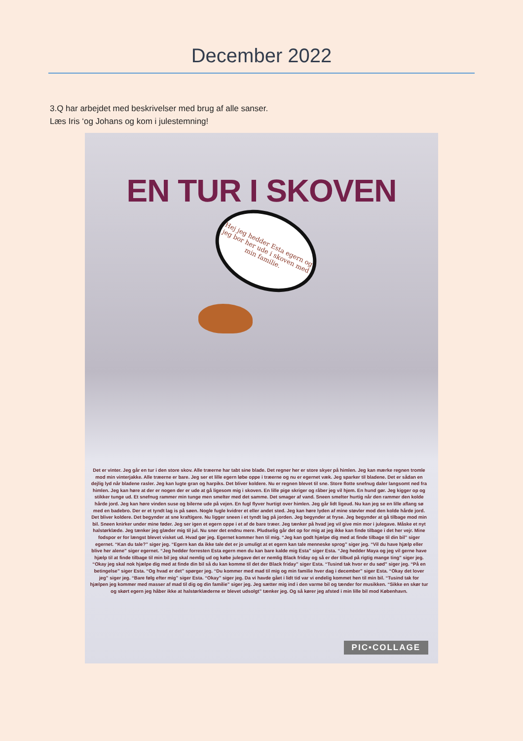December 2022
3.Q har arbejdet med beskrivelser med brug af alle sanser.
Læs Iris ‘og Johans og kom i julestemning!
EN TUR I SKOVEN
Hej jeg hedder Esta egern og jeg bor her ude i skoven med min familie.
Det er vinter. Jeg går en tur i den store skov. Alle træerne har tabt sine blade. Det regner her er store skyer på himlen. Jeg kan mærke regnen tromle mod min vinterjakke. Alle træerne er bare. Jeg ser et lille egern løbe oppe i træerne og nu er egernet væk. Jeg sparker til bladene. Det er sådan en dejlig lyd når bladene rasler. Jeg kan lugte gran og harpiks. Det bliver koldere. Nu er regnen blevet til sne. Store flotte snefnug daler langsomt ned fra himlen. Jeg kan høre at der er nogen der er ude at gå ligesom mig i skoven. En lille pige skriger og råber jeg vil hjem. En hund gør. Jeg kigger op og stikker tunge ud. Et snefnug rammer min tunge men smelter med det samme. Det smager af vand. Sneen smelter hurtig når den rammer den kolde hårde jord. Jeg kan høre vinden suse og bilerne ude på vejen. En fugl flyver hurtigt over himlen. Jeg går lidt ligeud. Nu kan jeg se en lille aflang sø med en badebro. Der er et tyndt lag is på søen. Nogle fugle kvidrer et eller andet sted. Jeg kan høre lyden af mine støvler mod den kolde hårde jord. Det bliver koldere. Det begynder at sne kraftigere. Nu ligger sneen i et tyndt lag på jorden. Jeg begynder at fryse. Jeg begynder at gå tilbage mod min bil. Sneen knirker under mine føder. Jeg ser igen et egern oppe i et af de bare træer. Jeg tænker på hvad jeg vil give min mor i julegave. Måske et nyt halstørklæde. Jeg tænker jeg glæder mig til jul. Nu sner det endnu mere. Pludselig går det op for mig at jeg ikke kan finde tilbage i det her vejr. Mine fodspor er for længst blevet visket ud. Hvad gør jeg. Egernet kommer hen til mig. “Jeg kan godt hjælpe dig med at finde tilbage til din bil” siger egernet. “Kan du tale?” siger jeg. “Egern kan da ikke tale det er jo umuligt at et egern kan tale menneske sprog” siger jeg. “Vil du have hjælp eller blive her alene” siger egernet. “Jeg hedder forresten Esta egern men du kan bare kalde mig Esta” siger Esta. “Jeg hedder Maya og jeg vil gerne have hjælp til at finde tilbage til min bil jeg skal nemlig ud og købe julegave det er nemlig Black friday og så er der tilbud på rigtig mange ting” siger jeg. “Okay jeg skal nok hjælpe dig med at finde din bil så du kan komme til det der Black friday” siger Esta. “Tusind tak hvor er du sød” siger jeg. “På en betingelse” siger Esta. “Og hvad er det” spørger jeg. “Du kommer med mad til mig og min familie hver dag i december” siger Esta. “Okay det lover jeg” siger jeg. “Bare følg efter mig” siger Esta. “Okay” siger jeg. Da vi havde gået i lidt tid var vi endelig kommet hen til min bil. “Tusind tak for hjælpen jeg kommer med masser af mad til dig og din familie” siger jeg. Jeg sætter mig ind i den varme bil og tænder for musikken. “Sikke en skør tur og skørt egern jeg håber ikke at halstørklæderne er blevet udsolgt” tænker jeg. Og så kører jeg afsted i min lille bil mod København.
PIC•COLLAGE